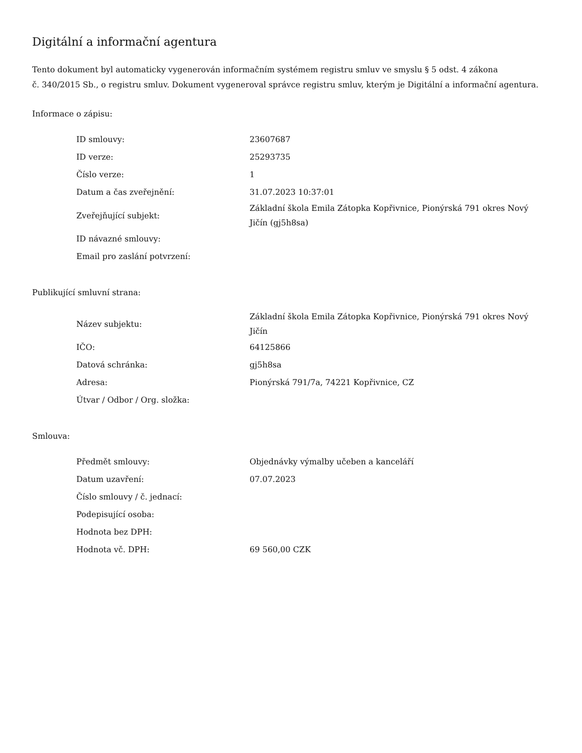Digitální a informační agentura
Tento dokument byl automaticky vygenerován informačním systémem registru smluv ve smyslu § 5 odst. 4 zákona
č. 340/2015 Sb., o registru smluv. Dokument vygeneroval správce registru smluv, kterým je Digitální a informační agentura.
Informace o zápisu:
| ID smlouvy: | 23607687 |
| ID verze: | 25293735 |
| Číslo verze: | 1 |
| Datum a čas zveřejnění: | 31.07.2023 10:37:01 |
| Zveřejňující subjekt: | Základní škola Emila Zátopka Kopřivnice, Pionýrská 791 okres Nový Jičín (gj5h8sa) |
| ID návazné smlouvy: | |
| Email pro zaslání potvrzení: | |
Publikující smluvní strana:
| Název subjektu: | Základní škola Emila Zátopka Kopřivnice, Pionýrská 791 okres Nový Jičín |
| IČO: | 64125866 |
| Datová schránka: | gj5h8sa |
| Adresa: | Pionýrská 791/7a, 74221 Kopřivnice, CZ |
| Útvar / Odbor / Org. složka: | |
Smlouva:
| Předmět smlouvy: | Objednávky výmalby učeben a kanceláří |
| Datum uzavření: | 07.07.2023 |
| Číslo smlouvy / č. jednací: | |
| Podepisující osoba: | |
| Hodnota bez DPH: | |
| Hodnota vč. DPH: | 69 560,00 CZK |